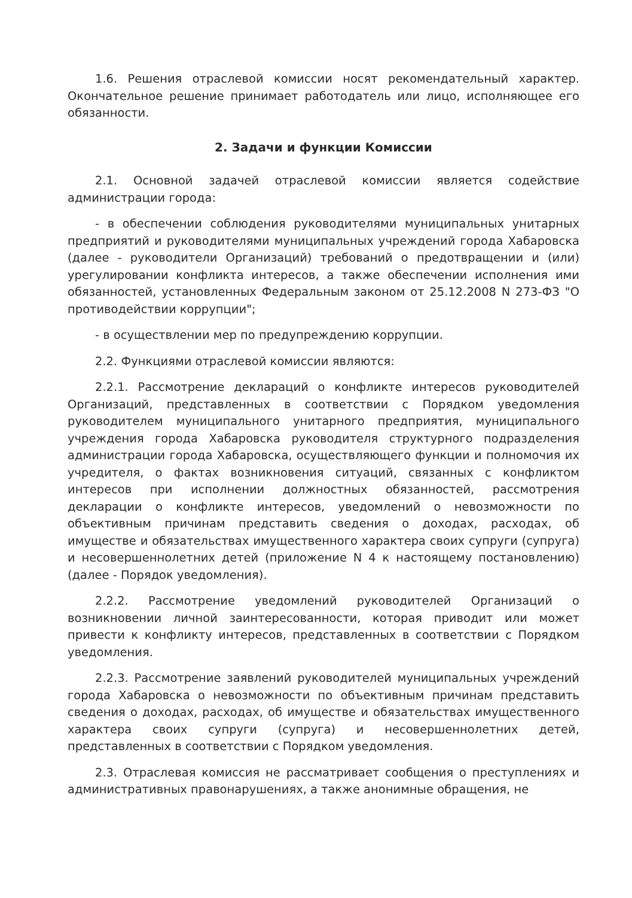1.6. Решения отраслевой комиссии носят рекомендательный характер. Окончательное решение принимает работодатель или лицо, исполняющее его обязанности.
2. Задачи и функции Комиссии
2.1. Основной задачей отраслевой комиссии является содействие администрации города:
- в обеспечении соблюдения руководителями муниципальных унитарных предприятий и руководителями муниципальных учреждений города Хабаровска (далее - руководители Организаций) требований о предотвращении и (или) урегулировании конфликта интересов, а также обеспечении исполнения ими обязанностей, установленных Федеральным законом от 25.12.2008 N 273-ФЗ "О противодействии коррупции";
- в осуществлении мер по предупреждению коррупции.
2.2. Функциями отраслевой комиссии являются:
2.2.1. Рассмотрение деклараций о конфликте интересов руководителей Организаций, представленных в соответствии с Порядком уведомления руководителем муниципального унитарного предприятия, муниципального учреждения города Хабаровска руководителя структурного подразделения администрации города Хабаровска, осуществляющего функции и полномочия их учредителя, о фактах возникновения ситуаций, связанных с конфликтом интересов при исполнении должностных обязанностей, рассмотрения декларации о конфликте интересов, уведомлений о невозможности по объективным причинам представить сведения о доходах, расходах, об имуществе и обязательствах имущественного характера своих супруги (супруга) и несовершеннолетних детей (приложение N 4 к настоящему постановлению) (далее - Порядок уведомления).
2.2.2. Рассмотрение уведомлений руководителей Организаций о возникновении личной заинтересованности, которая приводит или может привести к конфликту интересов, представленных в соответствии с Порядком уведомления.
2.2.3. Рассмотрение заявлений руководителей муниципальных учреждений города Хабаровска о невозможности по объективным причинам представить сведения о доходах, расходах, об имуществе и обязательствах имущественного характера своих супруги (супруга) и несовершеннолетних детей, представленных в соответствии с Порядком уведомления.
2.3. Отраслевая комиссия не рассматривает сообщения о преступлениях и административных правонарушениях, а также анонимные обращения, не